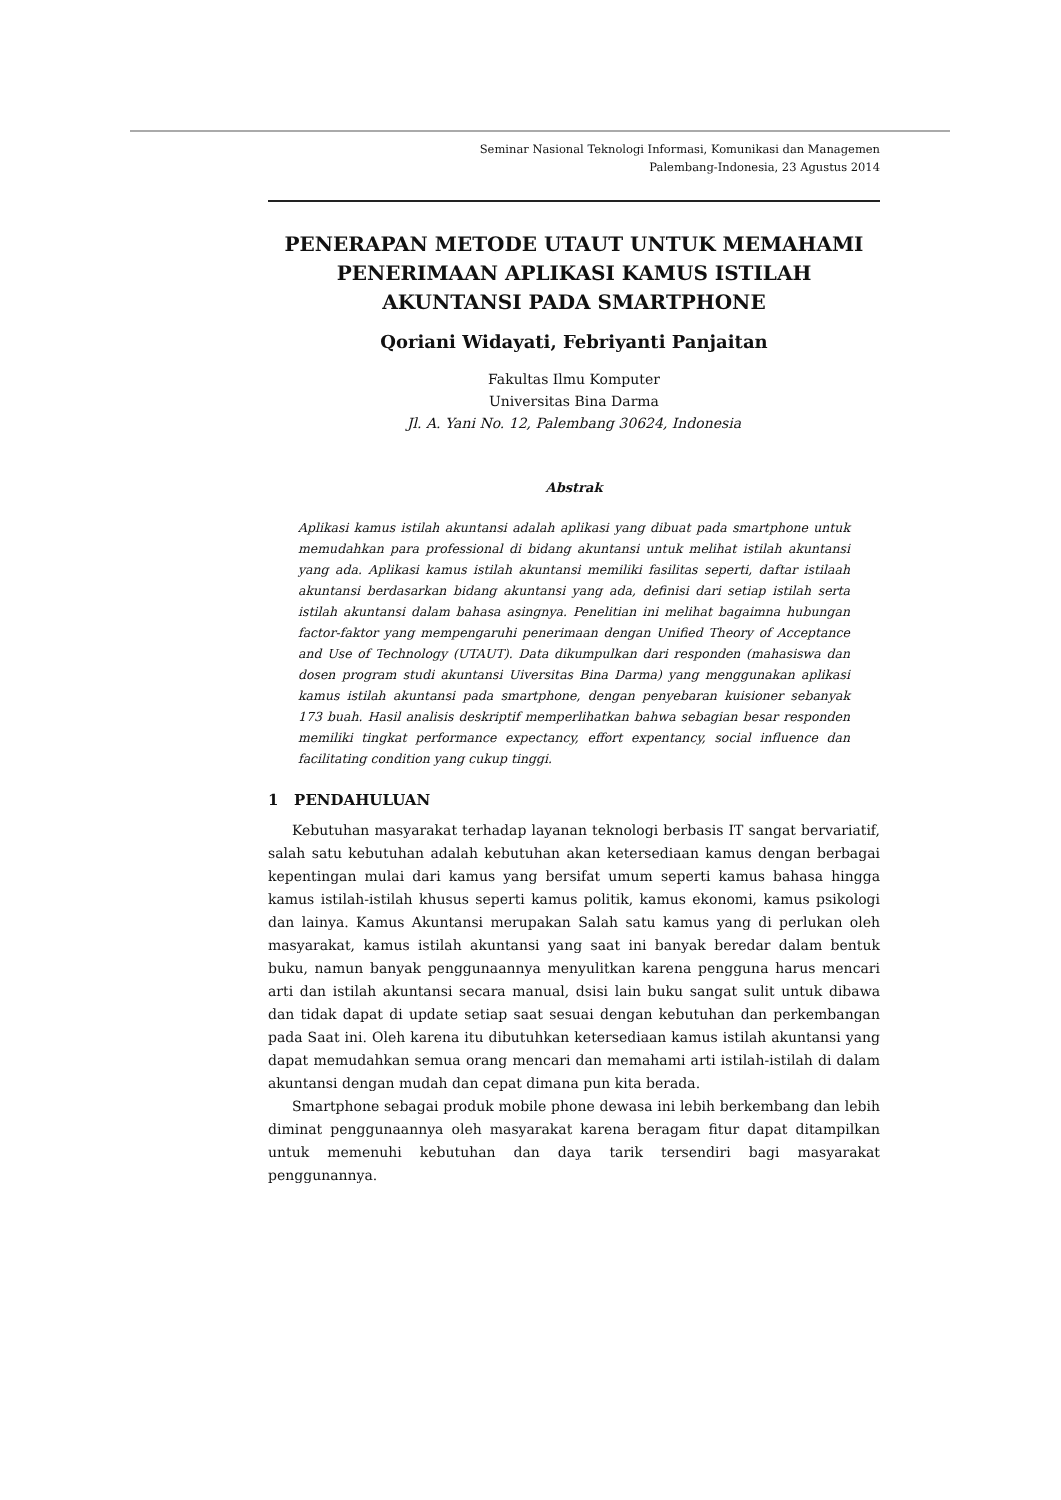Seminar Nasional Teknologi Informasi, Komunikasi dan Managemen
Palembang-Indonesia, 23 Agustus 2014
PENERAPAN METODE UTAUT UNTUK MEMAHAMI PENERIMAAN APLIKASI KAMUS ISTILAH AKUNTANSI PADA SMARTPHONE
Qoriani Widayati, Febriyanti Panjaitan
Fakultas Ilmu Komputer
Universitas Bina Darma
Jl. A. Yani No. 12, Palembang 30624, Indonesia
Abstrak
Aplikasi kamus istilah akuntansi adalah aplikasi yang dibuat pada smartphone untuk memudahkan para professional di bidang akuntansi untuk melihat istilah akuntansi yang ada. Aplikasi kamus istilah akuntansi memiliki fasilitas seperti, daftar istilaah akuntansi berdasarkan bidang akuntansi yang ada, definisi dari setiap istilah serta istilah akuntansi dalam bahasa asingnya. Penelitian ini melihat bagaimna hubungan factor-faktor yang mempengaruhi penerimaan dengan Unified Theory of Acceptance and Use of Technology (UTAUT). Data dikumpulkan dari responden (mahasiswa dan dosen program studi akuntansi Uiversitas Bina Darma) yang menggunakan aplikasi kamus istilah akuntansi pada smartphone, dengan penyebaran kuisioner sebanyak 173 buah. Hasil analisis deskriptif memperlihatkan bahwa sebagian besar responden memiliki tingkat performance expectancy, effort expentancy, social influence dan facilitating condition yang cukup tinggi.
1 PENDAHULUAN
Kebutuhan masyarakat terhadap layanan teknologi berbasis IT sangat bervariatif, salah satu kebutuhan adalah kebutuhan akan ketersediaan kamus dengan berbagai kepentingan mulai dari kamus yang bersifat umum seperti kamus bahasa hingga kamus istilah-istilah khusus seperti kamus politik, kamus ekonomi, kamus psikologi dan lainya. Kamus Akuntansi merupakan Salah satu kamus yang di perlukan oleh masyarakat, kamus istilah akuntansi yang saat ini banyak beredar dalam bentuk buku, namun banyak penggunaannya menyulitkan karena pengguna harus mencari arti dan istilah akuntansi secara manual, dsisi lain buku sangat sulit untuk dibawa dan tidak dapat di update setiap saat sesuai dengan kebutuhan dan perkembangan pada Saat ini. Oleh karena itu dibutuhkan ketersediaan kamus istilah akuntansi yang dapat memudahkan semua orang mencari dan memahami arti istilah-istilah di dalam akuntansi dengan mudah dan cepat dimana pun kita berada.
Smartphone sebagai produk mobile phone dewasa ini lebih berkembang dan lebih diminat penggunaannya oleh masyarakat karena beragam fitur dapat ditampilkan untuk memenuhi kebutuhan dan daya tarik tersendiri bagi masyarakat penggunannya.